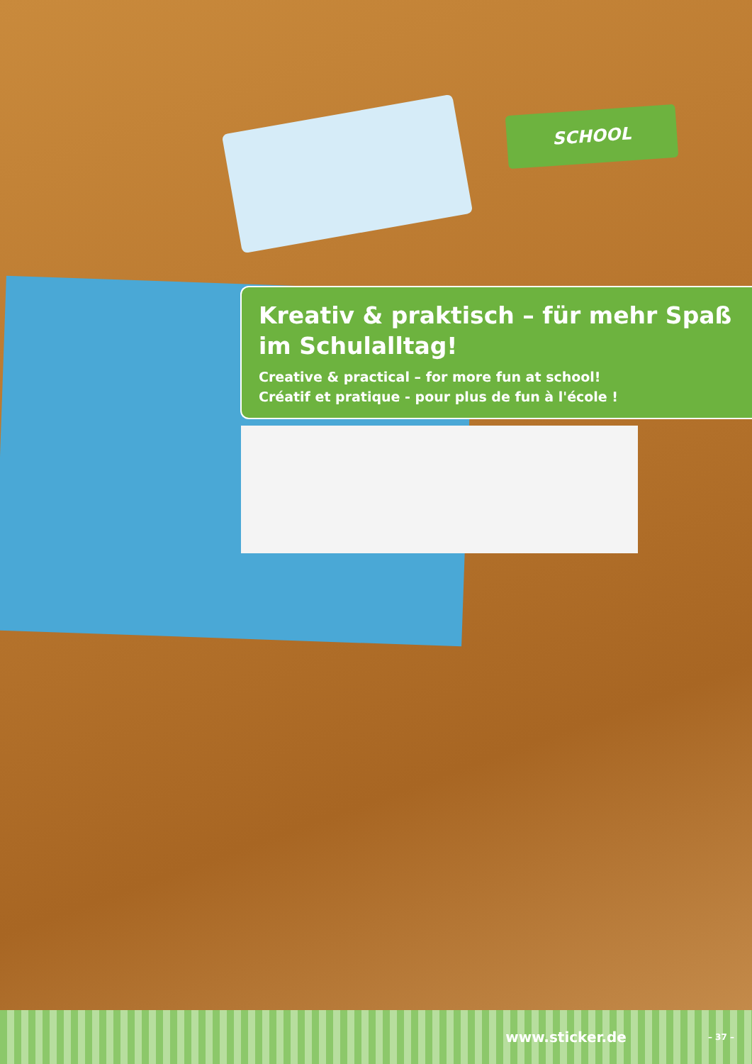SCHOOL
Kreativ & praktisch – für mehr Spaß im Schulalltag!
Creative & practical – for more fun at school!
Créatif et pratique - pour plus de fun à l'école !
www.sticker.de – 37 –